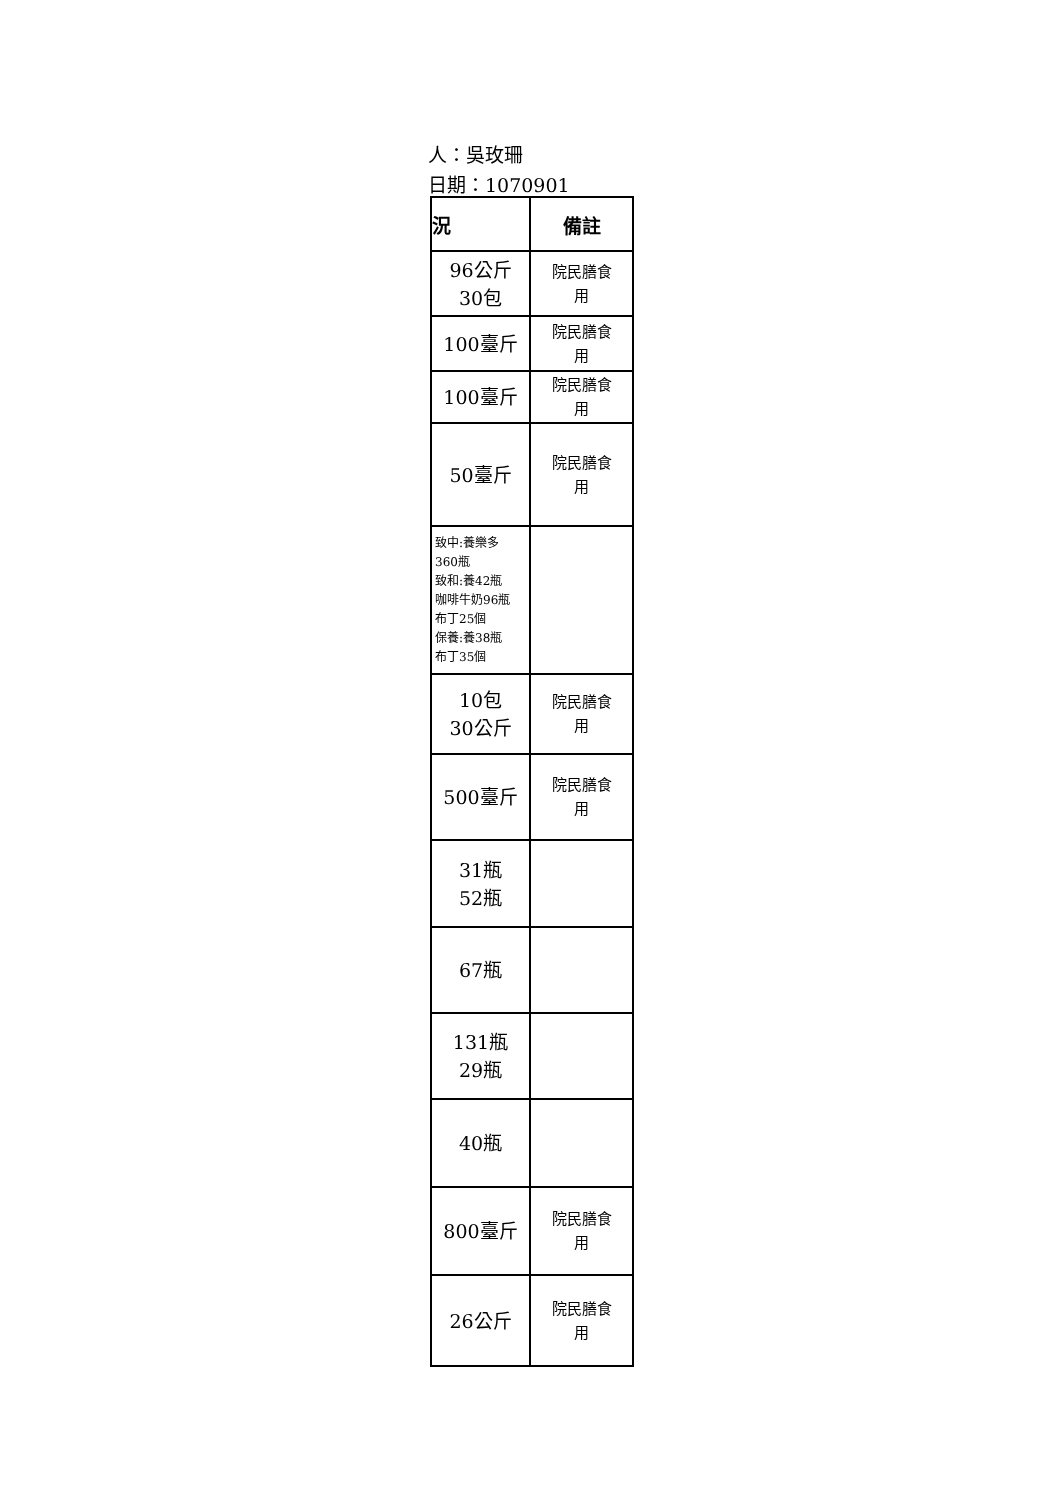人：吳玫珊
日期：1070901
| 況 | 備註 |
| --- | --- |
| 96公斤 30包 | 院民膳食 用 |
| 100臺斤 | 院民膳食 用 |
| 100臺斤 | 院民膳食 用 |
| 50臺斤 | 院民膳食 用 |
| 致中:養樂多 360瓶 致和:養42瓶 咖啡牛奶96瓶 布丁25個 保養:養38瓶 布丁35個 | |
| 10包 30公斤 | 院民膳食 用 |
| 500臺斤 | 院民膳食 用 |
| 31瓶 52瓶 | |
| 67瓶 | |
| 131瓶 29瓶 | |
| 40瓶 | |
| 800臺斤 | 院民膳食 用 |
| 26公斤 | 院民膳食 用 |